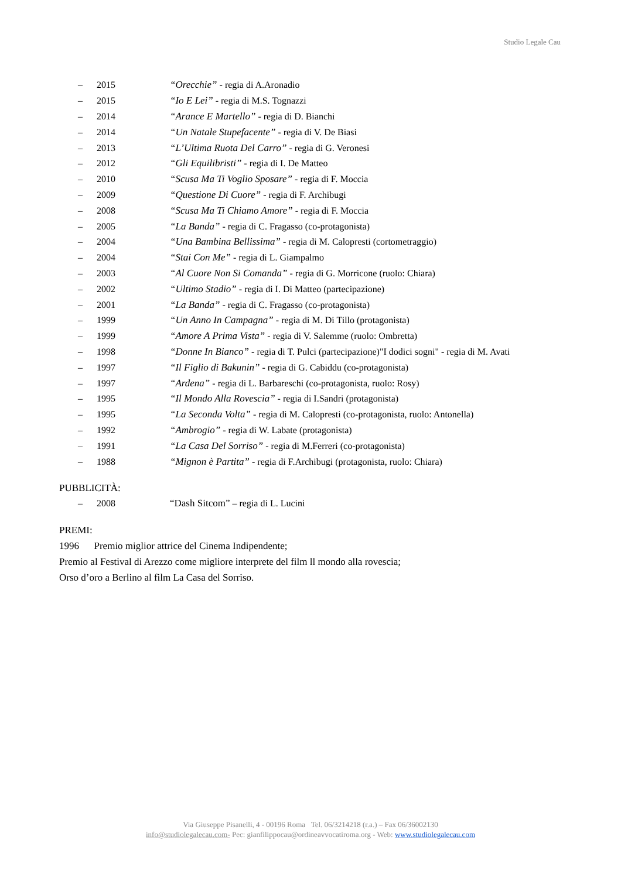Studio Legale Cau
– 2015 “Orecchie” - regia di A.Aronadio
– 2015 “Io E Lei” - regia di M.S. Tognazzi
– 2014 “Arance E Martello” - regia di D. Bianchi
– 2014 “Un Natale Stupefacente” - regia di V. De Biasi
– 2013 “L’Ultima Ruota Del Carro” - regia di G. Veronesi
– 2012 “Gli Equilibristi” - regia di I. De Matteo
– 2010 “Scusa Ma Ti Voglio Sposare” - regia di F. Moccia
– 2009 “Questione Di Cuore” - regia di F. Archibugi
– 2008 “Scusa Ma Ti Chiamo Amore” - regia di F. Moccia
– 2005 “La Banda” - regia di C. Fragasso (co-protagonista)
– 2004 “Una Bambina Bellissima” - regia di M. Calopresti (cortometraggio)
– 2004 “Stai Con Me” - regia di L. Giampalmo
– 2003 “Al Cuore Non Si Comanda” - regia di G. Morricone (ruolo: Chiara)
– 2002 “Ultimo Stadio” - regia di I. Di Matteo (partecipazione)
– 2001 “La Banda” - regia di C. Fragasso (co-protagonista)
– 1999 “Un Anno In Campagna” - regia di M. Di Tillo (protagonista)
– 1999 “Amore A Prima Vista” - regia di V. Salemme (ruolo: Ombretta)
– 1998 “Donne In Bianco” - regia di T. Pulci (partecipazione)"I dodici sogni" - regia di M. Avati
– 1997 “Il Figlio di Bakunin” - regia di G. Cabiddu (co-protagonista)
– 1997 “Ardena” - regia di L. Barbareschi (co-protagonista, ruolo: Rosy)
– 1995 “Il Mondo Alla Rovescia” - regia di I.Sandri (protagonista)
– 1995 “La Seconda Volta” - regia di M. Calopresti (co-protagonista, ruolo: Antonella)
– 1992 “Ambrogio” - regia di W. Labate (protagonista)
– 1991 “La Casa Del Sorriso” - regia di M.Ferreri (co-protagonista)
– 1988 “Mignon è Partita” - regia di F.Archibugi (protagonista, ruolo: Chiara)
PUBBLICITÀ:
– 2008 “Dash Sitcom” – regia di L. Lucini
PREMI:
1996 Premio miglior attrice del Cinema Indipendente;
Premio al Festival di Arezzo come migliore interprete del film ll mondo alla rovescia;
Orso d’oro a Berlino al film La Casa del Sorriso.
Via Giuseppe Pisanelli, 4 - 00196 Roma Tel. 06/3214218 (r.a.) – Fax 06/36002130
info@studiolegalecau.com- Pec: gianfilippocau@ordineavvocatiroma.org - Web: www.studiolegalecau.com